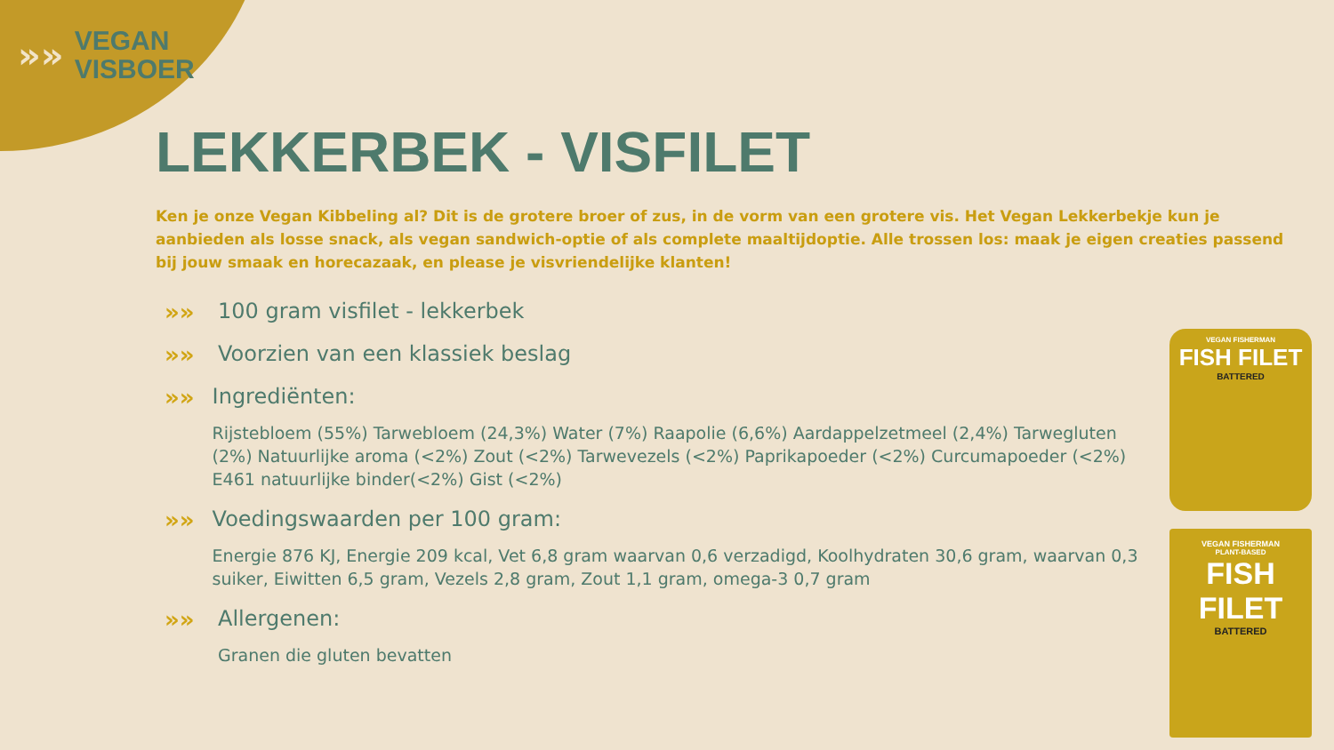»»
VEGAN
VISBOER
LEKKERBEK - VISFILET
Ken je onze Vegan Kibbeling al? Dit is de grotere broer of zus, in de vorm van een grotere vis. Het Vegan Lekkerbekje kun je aanbieden als losse snack, als vegan sandwich-optie of als complete maaltijdoptie. Alle trossen los: maak je eigen creaties passend bij jouw smaak en horecazaak, en please je visvriendelijke klanten!
»» 100 gram visfilet - lekkerbek
»» Voorzien van een klassiek beslag
»» Ingrediënten:
Rijstebloem (55%) Tarwebloem (24,3%) Water (7%) Raapolie (6,6%) Aardappelzetmeel (2,4%) Tarwegluten (2%) Natuurlijke aroma (<2%) Zout (<2%) Tarwevezels (<2%) Paprikapoeder (<2%) Curcumapoeder (<2%) E461 natuurlijke binder(<2%) Gist (<2%)
»» Voedingswaarden per 100 gram:
Energie 876 KJ, Energie 209 kcal, Vet 6,8 gram waarvan 0,6 verzadigd, Koolhydraten 30,6 gram, waarvan 0,3 suiker, Eiwitten 6,5 gram, Vezels 2,8 gram, Zout 1,1 gram, omega-3 0,7 gram
»» Allergenen:
Granen die gluten bevatten
VEGAN FISHERMAN
FISH FILET
BATTERED
VEGAN FISHERMAN
PLANT-BASED
FISH FILET
BATTERED